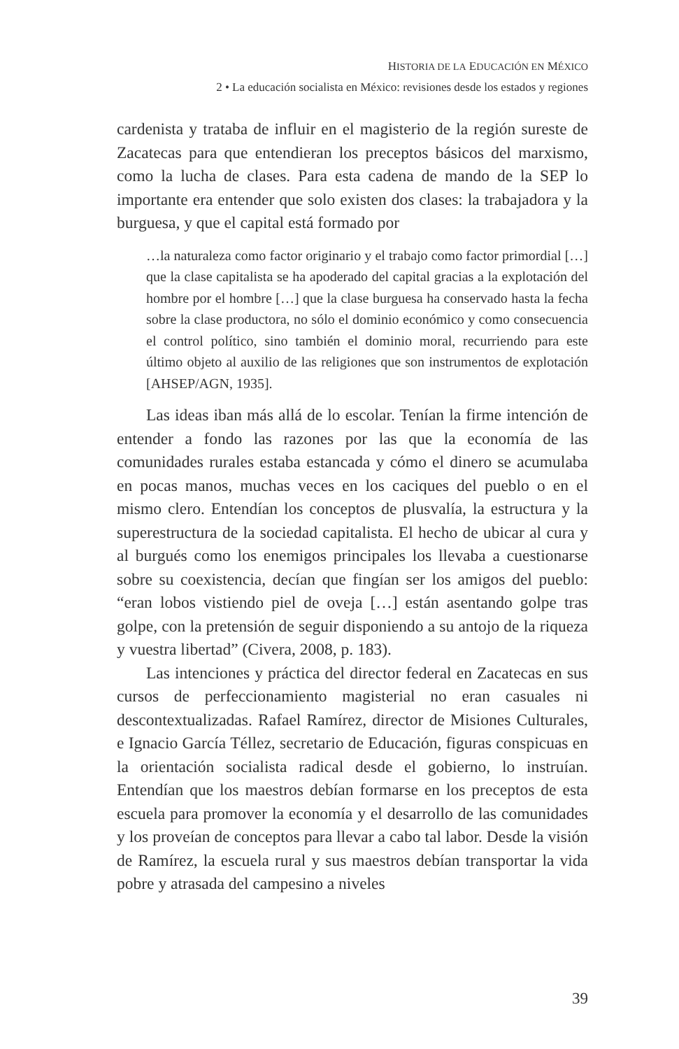HISTORIA DE LA EDUCACIÓN EN MÉXICO
2 • La educación socialista en México: revisiones desde los estados y regiones
cardenista y trataba de influir en el magisterio de la región sureste de Zacatecas para que entendieran los preceptos básicos del marxismo, como la lucha de clases. Para esta cadena de mando de la SEP lo importante era entender que solo existen dos clases: la trabajadora y la burguesa, y que el capital está formado por
…la naturaleza como factor originario y el trabajo como factor primordial […] que la clase capitalista se ha apoderado del capital gracias a la explotación del hombre por el hombre […] que la clase burguesa ha conservado hasta la fecha sobre la clase productora, no sólo el dominio económico y como consecuencia el control político, sino también el dominio moral, recurriendo para este último objeto al auxilio de las religiones que son instrumentos de explotación [AHSEP/AGN, 1935].
Las ideas iban más allá de lo escolar. Tenían la firme intención de entender a fondo las razones por las que la economía de las comunidades rurales estaba estancada y cómo el dinero se acumulaba en pocas manos, muchas veces en los caciques del pueblo o en el mismo clero. Entendían los conceptos de plusvalía, la estructura y la superestructura de la sociedad capitalista. El hecho de ubicar al cura y al burgués como los enemigos principales los llevaba a cuestionarse sobre su coexistencia, decían que fingían ser los amigos del pueblo: “eran lobos vistiendo piel de oveja […] están asentando golpe tras golpe, con la pretensión de seguir disponiendo a su antojo de la riqueza y vuestra libertad” (Civera, 2008, p. 183).
Las intenciones y práctica del director federal en Zacatecas en sus cursos de perfeccionamiento magisterial no eran casuales ni descontextualizadas. Rafael Ramírez, director de Misiones Culturales, e Ignacio García Téllez, secretario de Educación, figuras conspicuas en la orientación socialista radical desde el gobierno, lo instruían. Entendían que los maestros debían formarse en los preceptos de esta escuela para promover la economía y el desarrollo de las comunidades y los proveían de conceptos para llevar a cabo tal labor. Desde la visión de Ramírez, la escuela rural y sus maestros debían transportar la vida pobre y atrasada del campesino a niveles
39